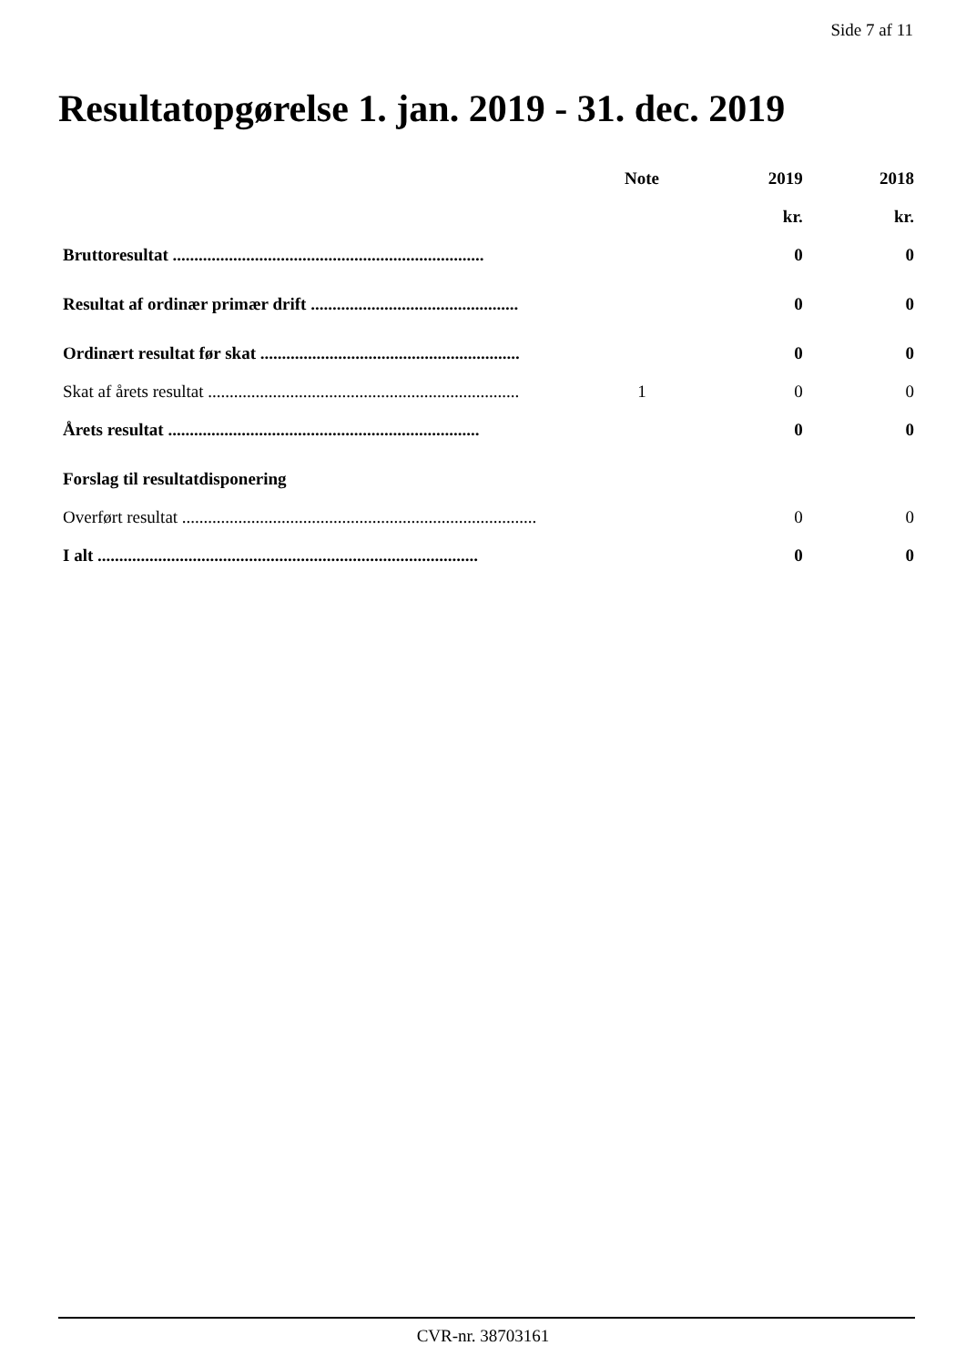Side 7 af 11
Resultatopgørelse 1. jan. 2019 - 31. dec. 2019
| | Note | 2019 | 2018 |
| --- | --- | --- | --- |
| | | kr. | kr. |
| Bruttoresultat ........................................................................ | | 0 | 0 |
| Resultat af ordinær primær drift ................................................ | | 0 | 0 |
| Ordinært resultat før skat ............................................................ | | 0 | 0 |
| Skat af årets resultat ........................................................................ | 1 | 0 | 0 |
| Årets resultat ........................................................................ | | 0 | 0 |
| Forslag til resultatdisponering | | | |
| Overført resultat .................................................................................. | | 0 | 0 |
| I alt ........................................................................................ | | 0 | 0 |
CVR-nr. 38703161